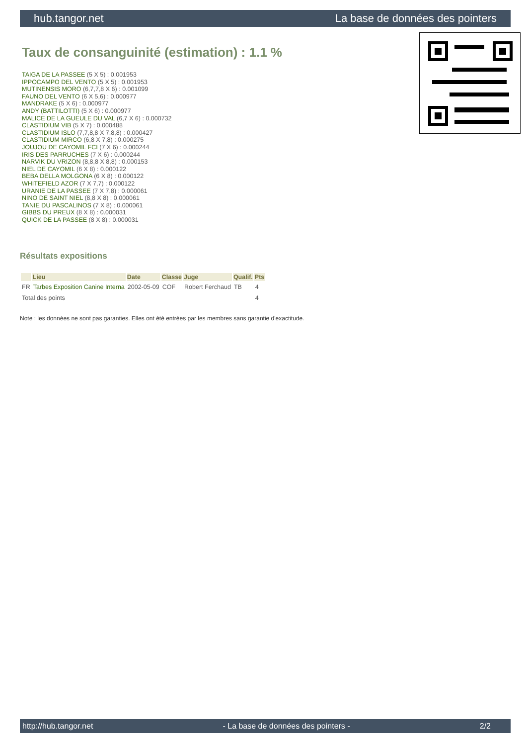hub.tangor.net La base de données des pointers
Taux de consanguinité (estimation) : 1.1 %
TAIGA DE LA PASSEE (5 X 5) : 0.001953
IPPOCAMPO DEL VENTO (5 X 5) : 0.001953
MUTINENSIS MORO (6,7,7,8 X 6) : 0.001099
FAUNO DEL VENTO (6 X 5,6) : 0.000977
MANDRAKE (5 X 6) : 0.000977
ANDY (BATTILOTTI) (5 X 6) : 0.000977
MALICE DE LA GUEULE DU VAL (6,7 X 6) : 0.000732
CLASTIDIUM VIB (5 X 7) : 0.000488
CLASTIDIUM ISLO (7,7,8,8 X 7,8,8) : 0.000427
CLASTIDIUM MIRCO (6,8 X 7,8) : 0.000275
JOUJOU DE CAYOMIL FCI (7 X 6) : 0.000244
IRIS DES PARRUCHES (7 X 6) : 0.000244
NARVIK DU VRIZON (8,8,8 X 8,8) : 0.000153
NIEL DE CAYOMIL (6 X 8) : 0.000122
BEBA DELLA MOLGONA (6 X 8) : 0.000122
WHITEFIELD AZOR (7 X 7,7) : 0.000122
URANIE DE LA PASSEE (7 X 7,8) : 0.000061
NINO DE SAINT NIEL (8,8 X 8) : 0.000061
TANIE DU PASCALINOS (7 X 8) : 0.000061
GIBBS DU PREUX (8 X 8) : 0.000031
QUICK DE LA PASSEE (8 X 8) : 0.000031
Résultats expositions
| | Lieu | Date | Classe | Juge | Qualif. | Pts |
| --- | --- | --- | --- | --- | --- | --- |
| FR | Tarbes Exposition Canine Interna | 2002-05-09 | COF | Robert Ferchaud | TB | 4 |
| Total des points | | | | | | 4 |
Note : les données ne sont pas garanties. Elles ont été entrées par les membres sans garantie d'exactitude.
http://hub.tangor.net - La base de données des pointers - 2/2